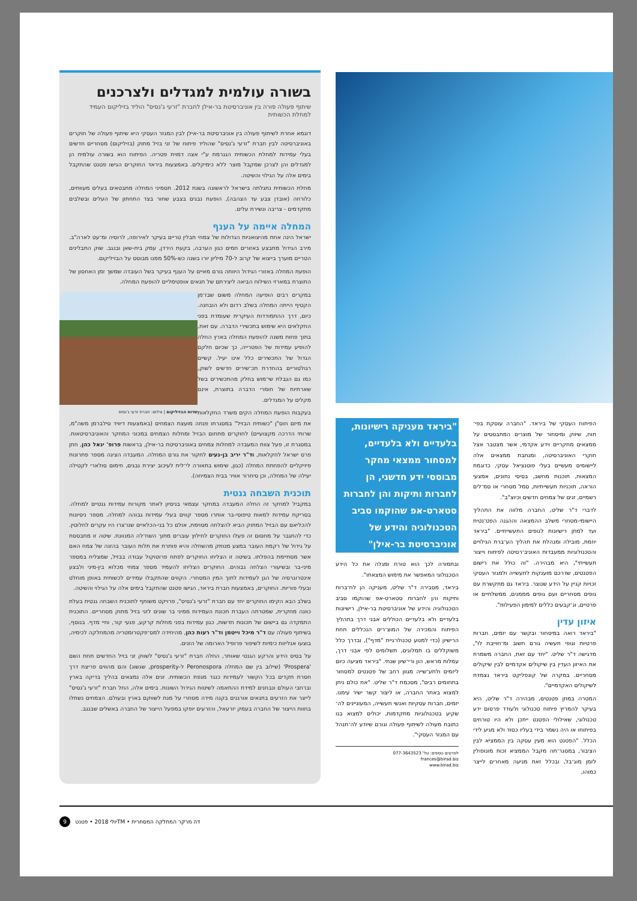בשורה עולמית למגדלים ולצרכנים
שיתוף פעולה פורה בין אוניברסיטת בר-אילן לחברת "זרעי ג'נסיס" הוליד בזיליקום העמיד למחלת הכשותית
דוגמא אחרת לשיתוף פעולה בין אוניברסיטת בר-אילן לבין המגזר העסקי היא שיתוף פעולה של חוקרים באוניברסיטה לבין חברת "זרעי ג'נסיס" שהוליד פיתוח של זני בזיל מתוק (בזיליקום) מסחריים חדשים בעלי עמידות למחלת הכשותית הנגרמת ע"י אצה דמוית פטריה. הפיתוח הוא בשורה עולמית הן למגדלים והן לצרכן שמקבל מוצר ללא כימיקלים. באמצעות ביראד החוקרים הגישו פטנט שהתקבל בימים אלה על הגילוי והשיטה.
מחלת הכשותית נתגלתה בישראל לראשונה בשנת 2012. תסמיני המחלה מתבטאים בעלים מעוותים, כלורוזה (אובדן צבע עד הצהבה), הופעת נבגים בצבע שחור בצד התחתון של העלים ובשלבים מתקדמים - צריבה ונשירת עלים.
המחלה איימה על הענף
ישראל הינה אחת מהיצואניות הגדולות של צמחי תבלין טריים בעיקר לאירופה, לרוסיה ומ־עט לארה"ב. מירב הגידול מתבצע באזורים חמים כגון הערבה, בקעת הירדן, עמק בית-שאן ובנגב. שוק התבלינים הטריים מוערך בייצוא של קרוב ל-70 מיליון יורו בשנה כש-50% ממנו מבוסס על הבזיליקום.
הופעת המחלה באזורי הגידול היוותה גורם מאיים על הענף בעיקר בשל העובדה שמשך זמן האחסון של התוצרת במארזי השילוח הביאה ליצירתם של תנאים אופטימליים להופעת המחלה.
במקרים רבים הופיעה המחלה משום שבז־מן הקטיף הייתה המחלה בשלב רדום ולא הובחנה. כיום, דרך ההתמודדות העיקרית שעומדת בפני החקלאים היא שימוש בתכשירי הדברה. עם זאת, בתוך פחות משנה להופעת המחלה בארץ החלה להופיע עמידות של הפטרייה, כך שכיום חלקם הגדול של התכשירים כלל אינו יעיל. קשיים רגולטוריים בהחדרת תכ־שירים חדשים לשוק, כמו גם הגבלת שי־מוש בחלק מהתכשירים בשל שארתיות של חומרי הדברה בתוצרת, אינם מקלים על המגדלים.
שדות הבזיליקום | צילום: חברת זרעי ג'נסיס
בעקבות הופעת המחלה הקים משרד החקלאות את מיזם חוס"ן "כשותית הבזיל" במסגרתו פנתה מועצת הצמחים (באמצעות דיוויד סילברמן משה"מ, שרותי הדרכה מקצועיים) לחוקרים מתחום הבזיל ומחלות הצמחים במכוני המחקר והאוניברסיטאות. במסגרת זו, פעל צוות המעבדה למחלות צמחים באוניברסיטת בר-אילן, בראשות פרופ' יגאל כהן, חתן פרס ישראל לחקלאות, וד"ר יריב בן-נעים לחקור את גורם המחלה. המעבדה הציגה מספר פתרונות פיזיקליים להפחתת המחלה (כגון, שימוש בתאורה לי־לית לעיכוב יצירת נבגים, חימום סולארי לקטילה יעילה של המחלה, וכן סיחרור אוויר בבית הצמיחה).
תוכנית השבחה גנטית
במקביל למחקר זה החלה המעבדה במחקר עצמאי בניסיון לאתר מקורות עמידות גנטיים למחלה. בסריקת עמידות למאות טיפוסי-בר אותרו מספר קווים בעלי עמידות גבוהה למחלה. מספר ניסיונות להכליאם עם הבזיל המתוק הביא להצלחה מסוימת, אולם כל בני-הכלאיים שנו־צרו היו עקרים לחלוטין. כדי להתגבר על מחסום זה פעלו החוקרים לחילוץ עוברים מתוך השח־לה המנוונת. שיטה זו מתבססת על גידול של רקמת העובר במצע מנותק מהשחלה והיא פותרת את תלות העובר בהזנה של צמח האם אשר מסתיימת בהפלתו. בשיטה זו הצליחו החוקרים לפתח פרוטוקול עבודה בבזיל, שמצליח במספר מיני-בר ובשיעורי הצלחה גבוהים. החוקרים הצליחו להעמיד מספר צמחי מכלוא בין-מיני ולבצע אינטרוגרסיה של הגן לעמידות לתוך המין המסחרי. הקווים שהתקבלו עמידים לכשותית באופן מוחלט ובעלי פוריות. החוקרים, באמצעות חברת ביראד, הגישו פטנט שהתקבל בימים אלה על הגילוי והשיטה.
בשלב הבא הקימו החוקרים יחד עם חברת "זרעי ג'נסיס", פרויקט משותף לתוכנית השבחה גנטית בעלת כוונה מחקרית, שמטרתה העברת תכונת העמידות ממיני בר שונים לזני בזיל מתוק מסחריים. התוכנית התמקדה גם ביישום של תכונות חדשות, כגון עמידות בפני מחלות קרקע, פגעי קור, וחיי מדף. בנוסף, בשיתוף פעולה עם ד"ר מיכל וייטמן וד"ר רעות כהן, מהיחידה למס־פקטרומטריה מהמחלקה לכימיה, בוצעו אנליזות כימיות לשיפור פרופיל הארומה של הזנים.
על בסיס הידע והרקע הגנטי שאותר, החלה חברת "זרעי ג'נסיס" לשווק זני בזיל החדשים תחת השם 'Prospera' (שילוב בין שם המחלה Peronospora ל-prosperity, שגשוג) והם מהווים פריצת דרך חסרת תקדים בכל הקשור לעמידות כנגד מגפת הכשותית. זנים אלה נמצאים בהליך בדיקה בארץ וברחבי העולם ונבחנים למידת ההתאמה לשיטות הגידול השונות. בימים אלה, החל חברת "זרעי ג'נסיס" לייצר את הזרעים בתנאים אורגנים בקנה מידה מסחרי על מנת לשווקם בארץ ובעולם. הצמחים נשתלו בחוות הייצור של החברה בעמק יזרעאל, והזרעים יופקו במפעל הייצור של החברה באשלים שבנגב.
הפיתוח העסקי של ביראד. "החברה עוסקת בפי־תוח, שיווק ומיסחור של מוצרים המתבססים על ממצאים מחקריים וידע אקדמי, אשר מצטבר אצל חוקרי האוניברסיטה, ומנתבת ממצאים אלה ליישומים מעשיים בעלי פוטנציאל עסקי, כדוגמת המצאות, תוכנות מחשב, בסיסי נתונים, אמצעי הוראה, תוכניות תעשייתיות, סמל מסחרי או סמ־לים רשמיים, זנים של צמחים חדשים וכיוצ"ב".
לדברי ד"ר שליט, החברה מלווה את התהליך היישומי-מסחרי משלב ההמצאה וההגנה הפט־נטית ועד למתן רישיונות לגופים התעשייתיים. "ביראד יוזמת, מובילה ומנהלת את תהליך הע־ברת הגילויים והטכנולוגיות ממעבדות האוניב־רסיטה לפיתוח וייצור תעשייתי", היא מבהירה. "זה כולל את רישום הפטנטים, שדרכם מוענקות לתעשייה ולמגזר העסקי זכויות קניין על הידע שנוצר. ביראד גם מתקשרת עם גופים מסחריים ועם גופים מממנים, ממשלתיים או פרטיים, ונ־קבעים כללים למימון הפעילות".
איזון עדין
"ביראד רואה במיסחור ובקשר עם יזמים, חברות פרטיות וגופי תעשיה גורם חשוב ומ־חוייבת לו", מדגישה ד"ר שליט. "יחד עם זאת, החברה משמרת את האיזון העדין בין שיקולים אקדמיים לבין שיקולים מסחריים. במקרה של קונפליקט ביראד נצמדת לשיקולים האקדמיים".
המטרה במתן פטנטים, מבהירה ד"ר שליט, היא בעיקר להמריץ פיתוח טכנולוגי ולעודד פרסום ידע טכנולוגי, שאילולי הפטנט ייתכן ולא היו טורחים בפיתוחו או היה נשמר בידי בעליו כסוד ולא מגיע לידי הכלל. "הפטנט הוא מעין עסקה בין הממציא לבין הציבור, במסגר־תה מקבל הממציא זכות מונופולין לזמן מוג־בל, ובכלל זאת מניעה מאחרים לייצר כמוהו,
"ביראד מעניקה רישיונות, בלעדיים ולא בלעדיים, למסחור ממצאי מחקר מבוססי ידע חדשני, הן לחברות ותיקות והן לחברות סטארט-אפ שהוקמו סביב הטכנולוגיה והידע של אוניברסיטת בר-אילן"
ובתמורה לכך הוא טורח ומגלה את כל הידע הטכנולוגי המאפשר את מימוש המצאתו".
ביראד, מסבירה ד"ר שליט, מעניקה הן לח־ברות ותיקות והן לחברות סטארט-אפ שהוקמו סביב הטכנולוגיה והידע של אוניברסיטת בר-אילן, רישיונות בלעדיים ולא בלעדיים הכוללים אבני דרך בתהליך הפיתוח והמכירה של המוצ־רים הנכללים תחת הרישיון (כדי למנוע טכנולו־גיית "מדף"), ובדרך כלל משוקללים בו תמלוגים, תשלומים לפי אבני דרך, עמלות מראש, הון ורי־שיון שנתי. "ביראד מציעה כיום ליזמים ולתע־שייה מגוון רחב של פטנטים למסחור בתחומים רבים", מסכמת ד"ר שליט. "את כולם ניתן למצוא באתר החברה, או ליצור קשר ישיר עימנו. יזמים, חברות עסקיות ואנשי תעשייה, המעוניינים לה־שקיע בטכנולוגיות מתקדמות, יכולים למצוא בנו כתובת מעולה לשיתוף פעולה וגורם שיודע לה־תנהל עם המגזר העסקי".
לפרטים נוספים: טל' 077-3643523
frances@birad.biz
www.birad.biz
9 יולי 2018 • פטנטTM • דה מרקר המחלקה המסחרית